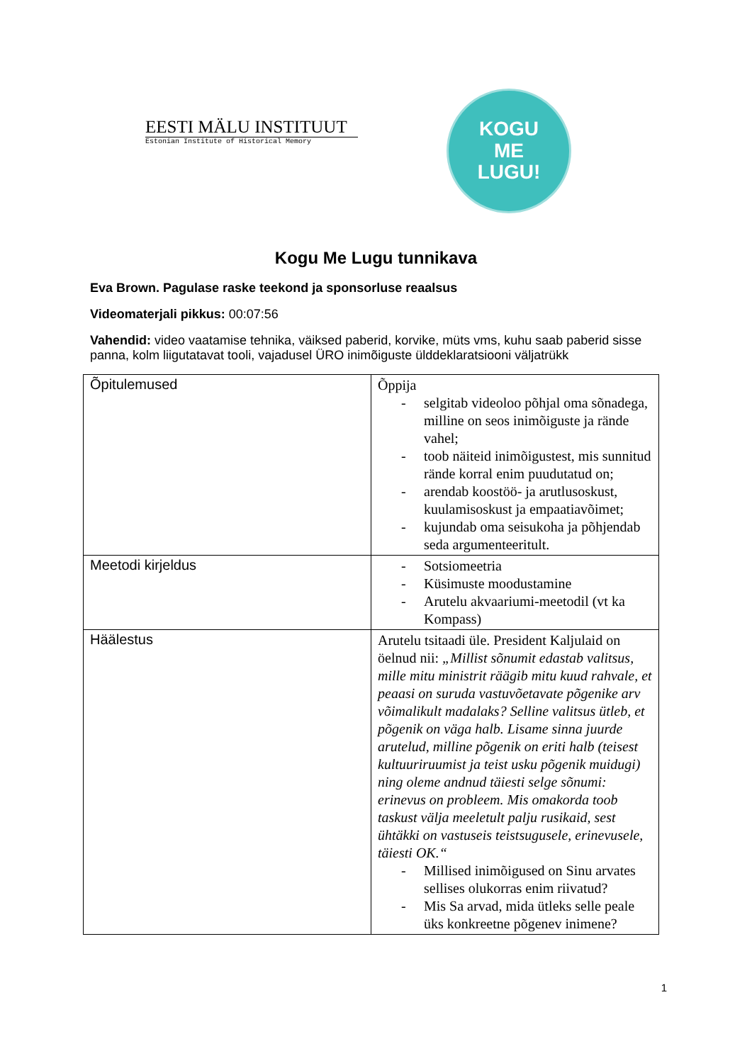EESTI MÄLU INSTITUUT
Estonian Institute of Historical Memory
KOGU
ME
LUGU!
Kogu Me Lugu tunnikava
Eva Brown. Pagulase raske teekond ja sponsorluse reaalsus
Videomaterjali pikkus: 00:07:56
Vahendid: video vaatamise tehnika, väiksed paberid, korvike, müts vms, kuhu saab paberid sisse panna, kolm liigutatavat tooli, vajadusel ÜRO inimõiguste ülddeklaratsiooni väljatrükk
| Õpitulemused | Õppija - selgitab videoloo põhjal oma sõnadega, milline on seos inimõiguste ja rände vahel; - toob näiteid inimõigustest, mis sunnitud rände korral enim puudutatud on; - arendab koostöö- ja arutlusoskust, kuulamisoskust ja empaatiavõimet; - kujundab oma seisukoha ja põhjendab seda argumenteeritult. |
| Meetodi kirjeldus | - Sotsiomeetria - Küsimuste moodustamine - Arutelu akvaariumi-meetodil (vt ka Kompass) |
| Häälestus | Arutelu tsitaadi üle. President Kaljulaid on öelnud nii: „Millist sõnumit edastab valitsus, mille mitu ministrit räägib mitu kuud rahvale, et peaasi on suruda vastuvõetavate põgenike arv võimalikult madalaks? Selline valitsus ütleb, et põgenik on väga halb. Lisame sinna juurde arutelud, milline põgenik on eriti halb (teisest kultuuriruumist ja teist usku põgenik muidugi) ning oleme andnud täiesti selge sõnumi: erinevus on probleem. Mis omakorda toob taskust välja meeletult palju rusikaid, sest ühtäkki on vastuseis teistsugusele, erinevusele, täiesti OK.“ - Millised inimõigused on Sinu arvates sellises olukorras enim riivatud? - Mis Sa arvad, mida ütleks selle peale üks konkreetne põgenev inimene? |
1